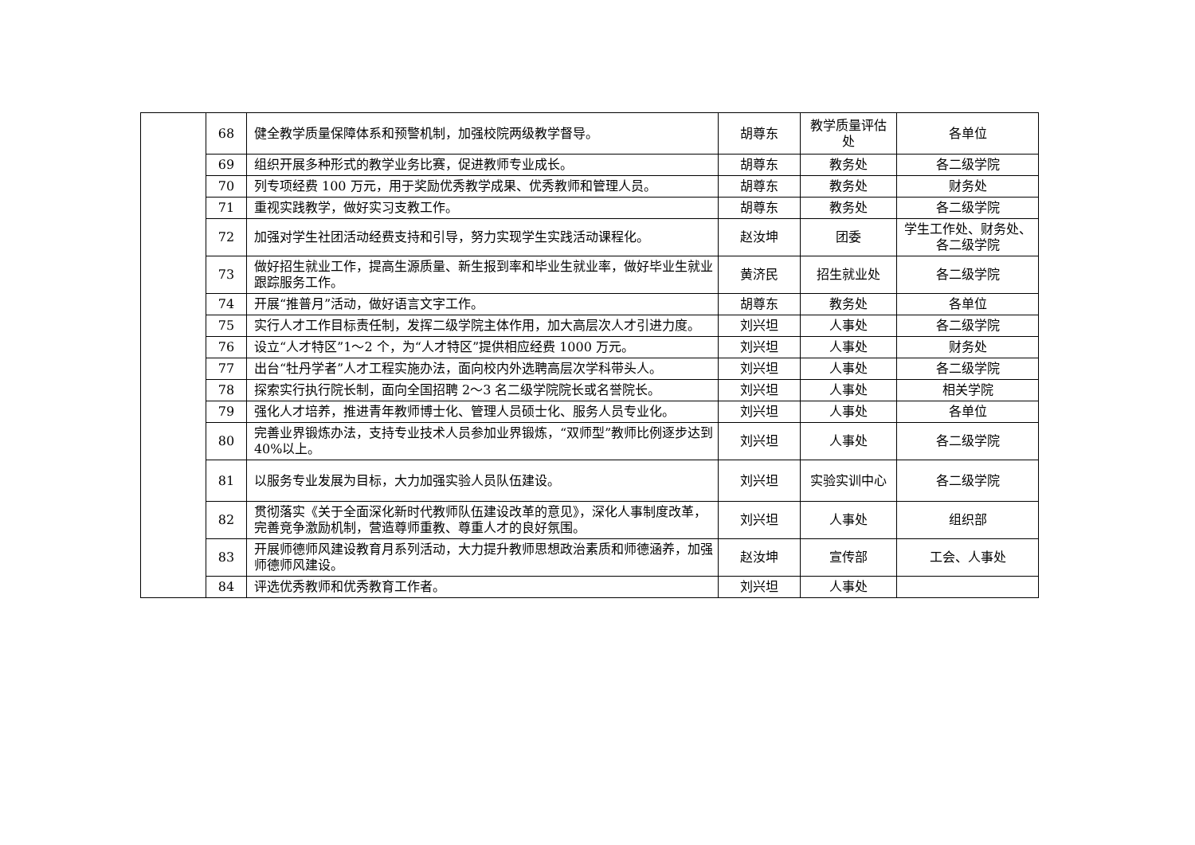| | 68 | 健全教学质量保障体系和预警机制，加强校院两级教学督导。 | 胡尊东 | 教学质量评估处 | 各单位 |
| | 69 | 组织开展多种形式的教学业务比赛，促进教师专业成长。 | 胡尊东 | 教务处 | 各二级学院 |
| | 70 | 列专项经费 100 万元，用于奖励优秀教学成果、优秀教师和管理人员。 | 胡尊东 | 教务处 | 财务处 |
| | 71 | 重视实践教学，做好实习支教工作。 | 胡尊东 | 教务处 | 各二级学院 |
| | 72 | 加强对学生社团活动经费支持和引导，努力实现学生实践活动课程化。 | 赵汝坤 | 团委 | 学生工作处、财务处、各二级学院 |
| | 73 | 做好招生就业工作，提高生源质量、新生报到率和毕业生就业率，做好毕业生就业跟踪服务工作。 | 黄济民 | 招生就业处 | 各二级学院 |
| | 74 | 开展“推普月”活动，做好语言文字工作。 | 胡尊东 | 教务处 | 各单位 |
| | 75 | 实行人才工作目标责任制，发挥二级学院主体作用，加大高层次人才引进力度。 | 刘兴坦 | 人事处 | 各二级学院 |
| | 76 | 设立“人才特区”1～2 个，为“人才特区”提供相应经费 1000 万元。 | 刘兴坦 | 人事处 | 财务处 |
| | 77 | 出台“牡丹学者”人才工程实施办法，面向校内外选聘高层次学科带头人。 | 刘兴坦 | 人事处 | 各二级学院 |
| | 78 | 探索实行执行院长制，面向全国招聘 2～3 名二级学院院长或名誉院长。 | 刘兴坦 | 人事处 | 相关学院 |
| | 79 | 强化人才培养，推进青年教师博士化、管理人员硕士化、服务人员专业化。 | 刘兴坦 | 人事处 | 各单位 |
| | 80 | 完善业界锻炼办法，支持专业技术人员参加业界锻炼，“双师型”教师比例逐步达到 40%以上。 | 刘兴坦 | 人事处 | 各二级学院 |
| | 81 | 以服务专业发展为目标，大力加强实验人员队伍建设。 | 刘兴坦 | 实验实训中心 | 各二级学院 |
| | 82 | 贯彻落实《关于全面深化新时代教师队伍建设改革的意见》，深化人事制度改革，完善竞争激励机制，营造尊师重教、尊重人才的良好氛围。 | 刘兴坦 | 人事处 | 组织部 |
| | 83 | 开展师德师风建设教育月系列活动，大力提升教师思想政治素质和师德涵养，加强师德师风建设。 | 赵汝坤 | 宣传部 | 工会、人事处 |
| | 84 | 评选优秀教师和优秀教育工作者。 | 刘兴坦 | 人事处 | |